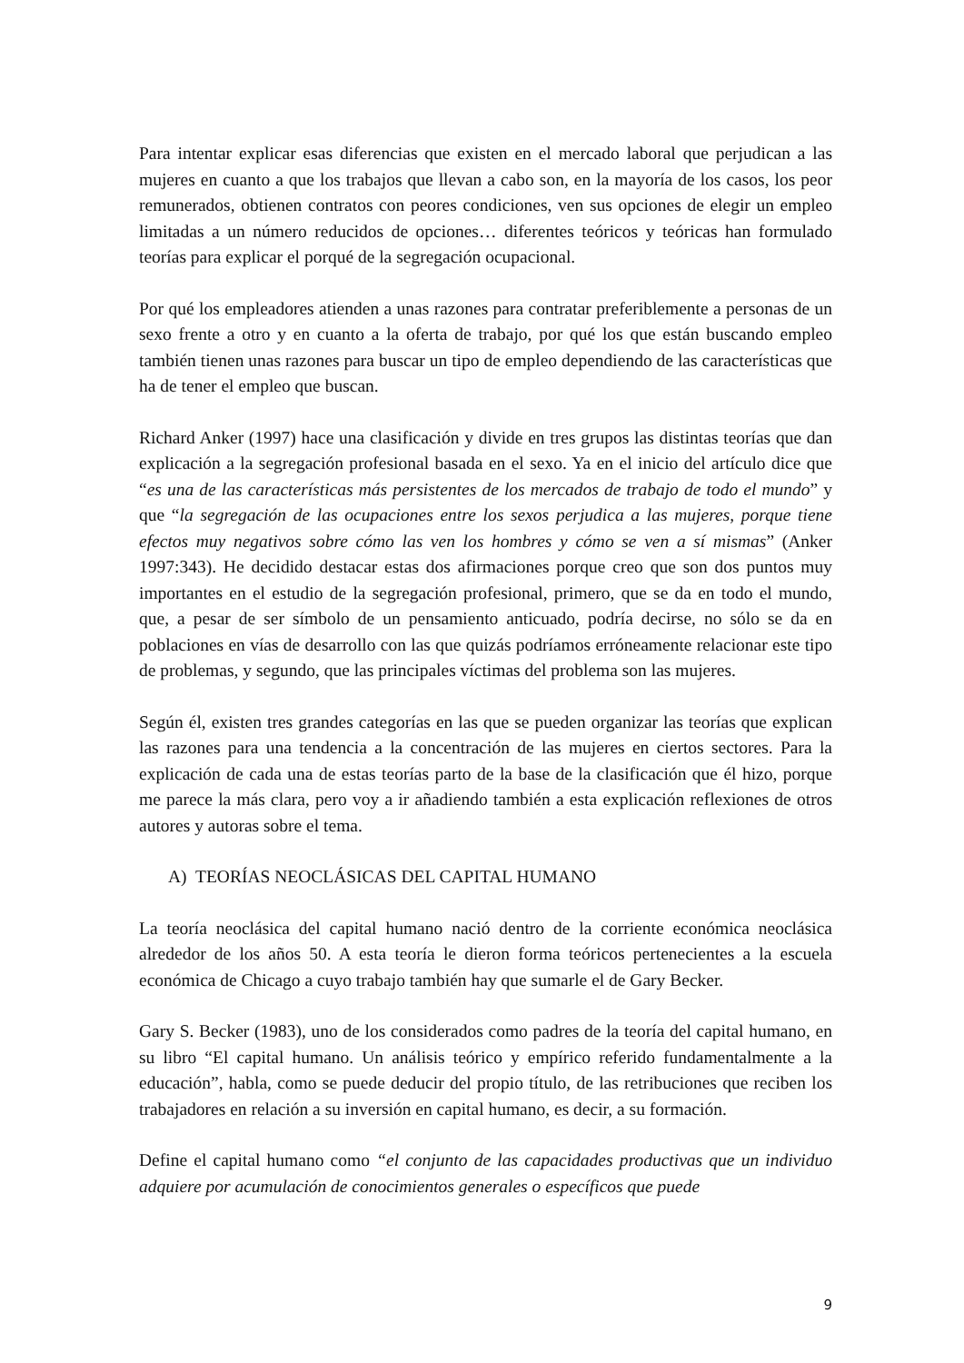Para intentar explicar esas diferencias que existen en el mercado laboral que perjudican a las mujeres en cuanto a que los trabajos que llevan a cabo son, en la mayoría de los casos, los peor remunerados, obtienen contratos con peores condiciones, ven sus opciones de elegir un empleo limitadas a un número reducidos de opciones… diferentes teóricos y teóricas han formulado teorías para explicar el porqué de la segregación ocupacional.
Por qué los empleadores atienden a unas razones para contratar preferiblemente a personas de un sexo frente a otro y en cuanto a la oferta de trabajo, por qué los que están buscando empleo también tienen unas razones para buscar un tipo de empleo dependiendo de las características que ha de tener el empleo que buscan.
Richard Anker (1997) hace una clasificación y divide en tres grupos las distintas teorías que dan explicación a la segregación profesional basada en el sexo. Ya en el inicio del artículo dice que “es una de las características más persistentes de los mercados de trabajo de todo el mundo” y que “la segregación de las ocupaciones entre los sexos perjudica a las mujeres, porque tiene efectos muy negativos sobre cómo las ven los hombres y cómo se ven a sí mismas” (Anker 1997:343). He decidido destacar estas dos afirmaciones porque creo que son dos puntos muy importantes en el estudio de la segregación profesional, primero, que se da en todo el mundo, que, a pesar de ser símbolo de un pensamiento anticuado, podría decirse, no sólo se da en poblaciones en vías de desarrollo con las que quizás podríamos erróneamente relacionar este tipo de problemas, y segundo, que las principales víctimas del problema son las mujeres.
Según él, existen tres grandes categorías en las que se pueden organizar las teorías que explican las razones para una tendencia a la concentración de las mujeres en ciertos sectores. Para la explicación de cada una de estas teorías parto de la base de la clasificación que él hizo, porque me parece la más clara, pero voy a ir añadiendo también a esta explicación reflexiones de otros autores y autoras sobre el tema.
A) TEORÍAS NEOCLÁSICAS DEL CAPITAL HUMANO
La teoría neoclásica del capital humano nació dentro de la corriente económica neoclásica alrededor de los años 50. A esta teoría le dieron forma teóricos pertenecientes a la escuela económica de Chicago a cuyo trabajo también hay que sumarle el de Gary Becker.
Gary S. Becker (1983), uno de los considerados como padres de la teoría del capital humano, en su libro “El capital humano. Un análisis teórico y empírico referido fundamentalmente a la educación”, habla, como se puede deducir del propio título, de las retribuciones que reciben los trabajadores en relación a su inversión en capital humano, es decir, a su formación.
Define el capital humano como “el conjunto de las capacidades productivas que un individuo adquiere por acumulación de conocimientos generales o específicos que puede
9